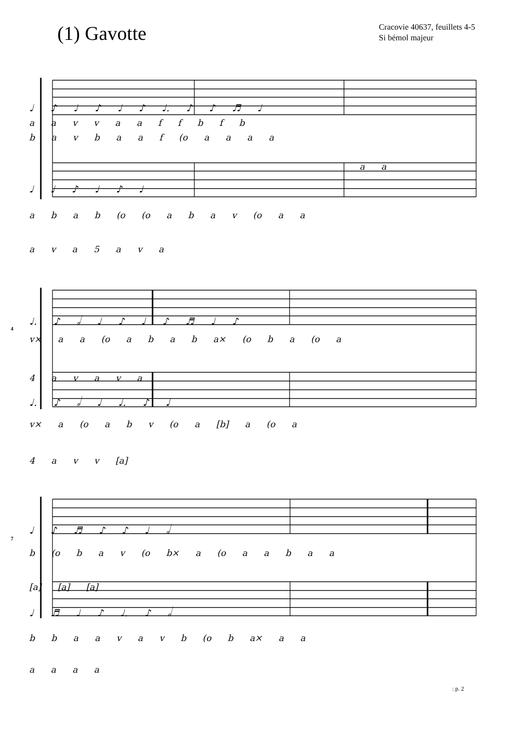(1) Gavotte
Cracovie 40637, feuillets 4-5
Si bémol majeur
♩ ♪ ♩ ♪ ♩ ♪ ♩. ♪ ♪ ♬ ♩
a a v v a a f f b f b
b a v b a a f (o a a a a
a a
♩ ♩ ♪ ♩ ♪ ♩
a b a b (o (o a b a v (o a a
a v a 5 a v a
4
♩. ♪ 𝅗𝅥 ♩ ♪ ♩ ♪ ♬ ♩ ♪
v× a a (o a b a b a× (o b a (o a
4 a v a v a
♩. ♪ 𝅗𝅥 ♩ ♩. ♪ ♩
v× a (o a b v (o a [b] a (o a
4 a v v [a]
7
♩ ♪ ♬ ♪ ♪ ♩ 𝅗𝅥
b (o b a v (o b× a (o a a b a a
[a] [a] [a]
♩ ♬ ♩ ♪ ♩. ♪ 𝅗𝅥
b b a a v a v b (o b a× a a
a a a a
: p. 2